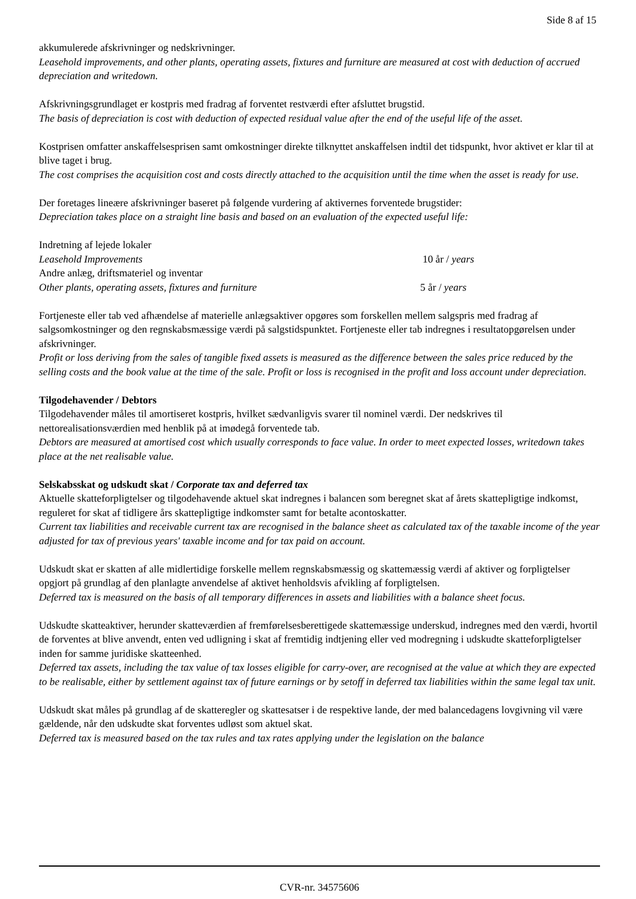Side 8 af 15
akkumulerede afskrivninger og nedskrivninger.
Leasehold improvements, and other plants, operating assets, fixtures and furniture are measured at cost with deduction of accrued depreciation and writedown.
Afskrivningsgrundlaget er kostpris med fradrag af forventet restværdi efter afsluttet brugstid.
The basis of depreciation is cost with deduction of expected residual value after the end of the useful life of the asset.
Kostprisen omfatter anskaffelsesprisen samt omkostninger direkte tilknyttet anskaffelsen indtil det tidspunkt, hvor aktivet er klar til at blive taget i brug.
The cost comprises the acquisition cost and costs directly attached to the acquisition until the time when the asset is ready for use.
Der foretages lineære afskrivninger baseret på følgende vurdering af aktivernes forventede brugstider:
Depreciation takes place on a straight line basis and based on an evaluation of the expected useful life:
Indretning af lejede lokaler
Leasehold Improvements 10 år / years
Andre anlæg, driftsmateriel og inventar
Other plants, operating assets, fixtures and furniture 5 år / years
Fortjeneste eller tab ved afhændelse af materielle anlægsaktiver opgøres som forskellen mellem salgspris med fradrag af salgsomkostninger og den regnskabsmæssige værdi på salgstidspunktet. Fortjeneste eller tab indregnes i resultatopgørelsen under afskrivninger.
Profit or loss deriving from the sales of tangible fixed assets is measured as the difference between the sales price reduced by the selling costs and the book value at the time of the sale. Profit or loss is recognised in the profit and loss account under depreciation.
Tilgodehavender / Debtors
Tilgodehavender måles til amortiseret kostpris, hvilket sædvanligvis svarer til nominel værdi. Der nedskrives til nettorealisationsværdien med henblik på at imødegå forventede tab.
Debtors are measured at amortised cost which usually corresponds to face value. In order to meet expected losses, writedown takes place at the net realisable value.
Selskabsskat og udskudt skat / Corporate tax and deferred tax
Aktuelle skatteforpligtelser og tilgodehavende aktuel skat indregnes i balancen som beregnet skat af årets skattepligtige indkomst, reguleret for skat af tidligere års skattepligtige indkomster samt for betalte acontoskatter.
Current tax liabilities and receivable current tax are recognised in the balance sheet as calculated tax of the taxable income of the year adjusted for tax of previous years' taxable income and for tax paid on account.
Udskudt skat er skatten af alle midlertidige forskelle mellem regnskabsmæssig og skattemæssig værdi af aktiver og forpligtelser opgjort på grundlag af den planlagte anvendelse af aktivet henholdsvis afvikling af forpligtelsen.
Deferred tax is measured on the basis of all temporary differences in assets and liabilities with a balance sheet focus.
Udskudte skatteaktiver, herunder skatteværdien af fremførelsesberettigede skattemæssige underskud, indregnes med den værdi, hvortil de forventes at blive anvendt, enten ved udligning i skat af fremtidig indtjening eller ved modregning i udskudte skatteforpligtelser inden for samme juridiske skatteenhed.
Deferred tax assets, including the tax value of tax losses eligible for carry-over, are recognised at the value at which they are expected to be realisable, either by settlement against tax of future earnings or by setoff in deferred tax liabilities within the same legal tax unit.
Udskudt skat måles på grundlag af de skatteregler og skattesatser i de respektive lande, der med balancedagens lovgivning vil være gældende, når den udskudte skat forventes udløst som aktuel skat.
Deferred tax is measured based on the tax rules and tax rates applying under the legislation on the balance
CVR-nr. 34575606